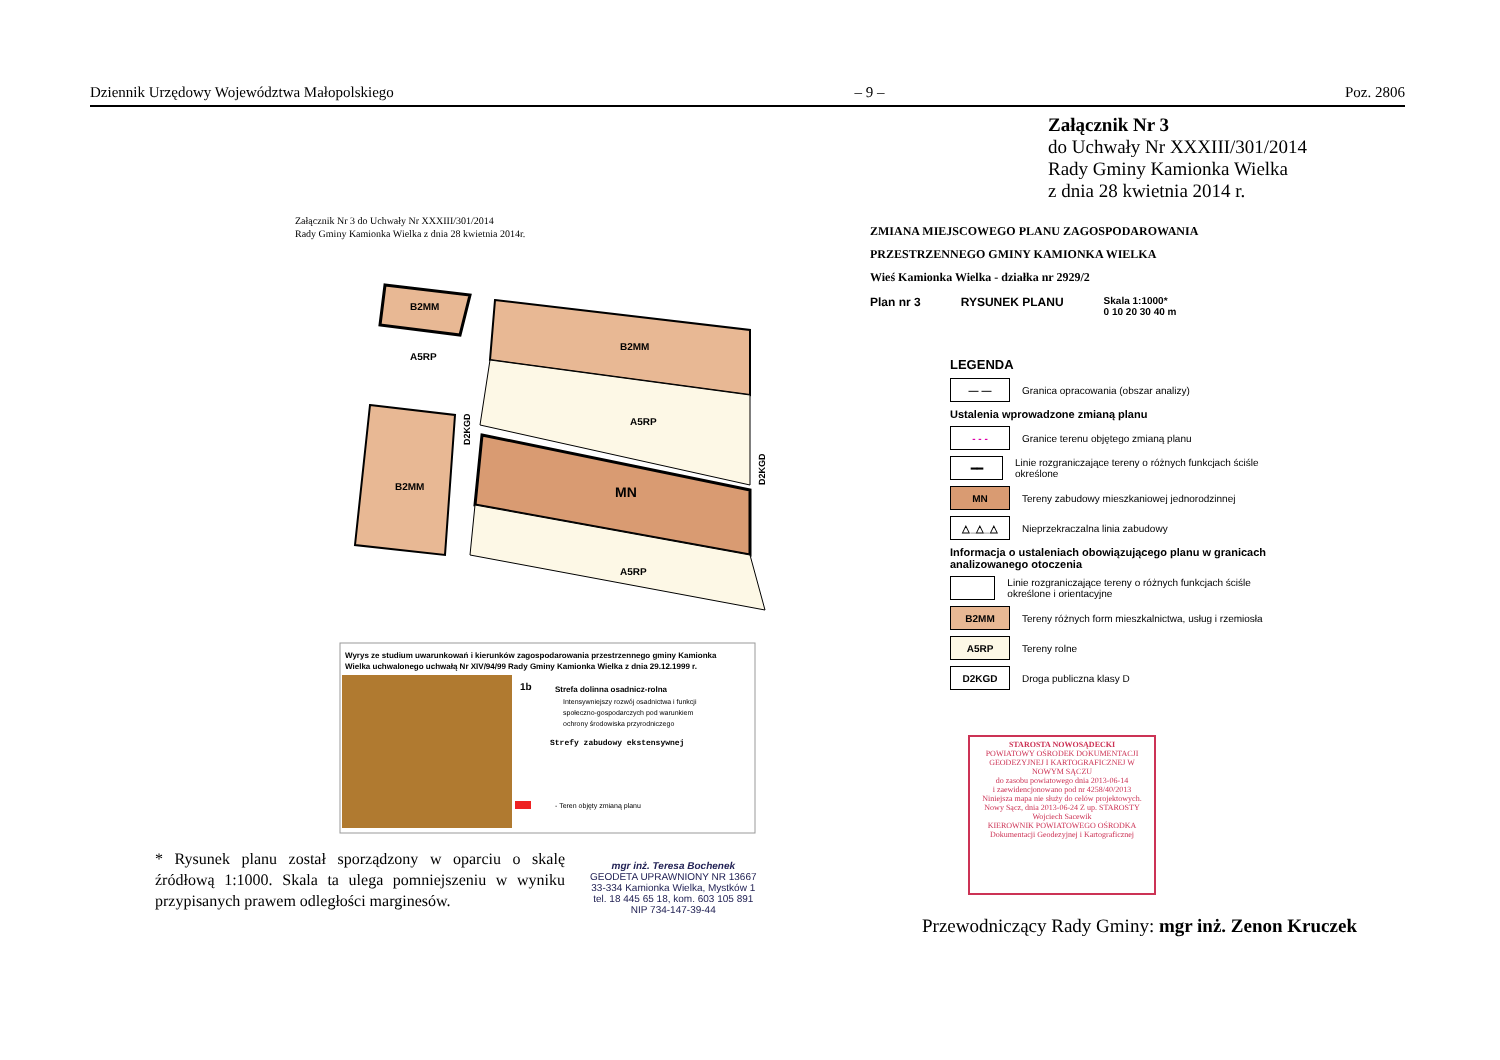Dziennik Urzędowy Województwa Małopolskiego – 9 – Poz. 2806
Załącznik Nr 3
do Uchwały Nr XXXIII/301/2014
Rady Gminy Kamionka Wielka
z dnia 28 kwietnia 2014 r.
Załącznik Nr 3 do Uchwały Nr XXXIII/301/2014
Rady Gminy Kamionka Wielka z dnia 28 kwietnia 2014r.
B2MM
A5RP
B2MM
A5RP
MN
B2MM
A5RP
D2KGD
D2KGD
Wyrys ze studium uwarunkowań i kierunków zagospodarowania przestrzennego gminy Kamionka
Wielka uchwalonego uchwałą Nr XIV/94/99 Rady Gminy Kamionka Wielka z dnia 29.12.1999 r.
1b
Strefa dolinna osadnicz-rolna
Intensywniejszy rozwój osadnictwa i funkcji
społeczno-gospodarczych pod warunkiem
ochrony środowiska przyrodniczego
Strefy zabudowy ekstensywnej
- Teren objęty zmianą planu
ZMIANA MIEJSCOWEGO PLANU ZAGOSPODAROWANIA
PRZESTRZENNEGO GMINY KAMIONKA WIELKA
Wieś Kamionka Wielka - działka nr 2929/2
Plan nr 3 RYSUNEK PLANU Skala 1:1000*
0 10 20 30 40 m
LEGENDA
— —
Granica opracowania (obszar analizy)
Ustalenia wprowadzone zmianą planu
- - -
Granice terenu objętego zmianą planu
━━
Linie rozgraniczające tereny o różnych funkcjach ściśle określone
MN
Tereny zabudowy mieszkaniowej jednorodzinnej
△_△_△
Nieprzekraczalna linia zabudowy
Informacja o ustaleniach obowiązującego planu w granicach analizowanego otoczenia
Linie rozgraniczające tereny o różnych funkcjach ściśle określone i orientacyjne
B2MM
Tereny różnych form mieszkalnictwa, usług i rzemiosła
A5RP
Tereny rolne
D2KGD
Droga publiczna klasy D
STAROSTA NOWOSĄDECKI
POWIATOWY OŚRODEK DOKUMENTACJI GEODEZYJNEJ I KARTOGRAFICZNEJ W NOWYM SĄCZU
do zasobu powiatowego dnia 2013-06-14
i zaewidencjonowano pod nr 4258/40/2013
Niniejsza mapa nie służy do celów projektowych.
Nowy Sącz, dnia 2013-06-24 Z up. STAROSTY
Wojciech Sacewik
KIEROWNIK POWIATOWEGO OŚRODKA Dokumentacji Geodezyjnej i Kartograficznej
* Rysunek planu został sporządzony w oparciu o skalę źródłową 1:1000. Skala ta ulega pomniejszeniu w wyniku przypisanych prawem odległości marginesów.
mgr inż. Teresa Bochenek
GEODETA UPRAWNIONY NR 13667
33-334 Kamionka Wielka, Mystków 1
tel. 18 445 65 18, kom. 603 105 891
NIP 734-147-39-44
Przewodniczący Rady Gminy: mgr inż. Zenon Kruczek